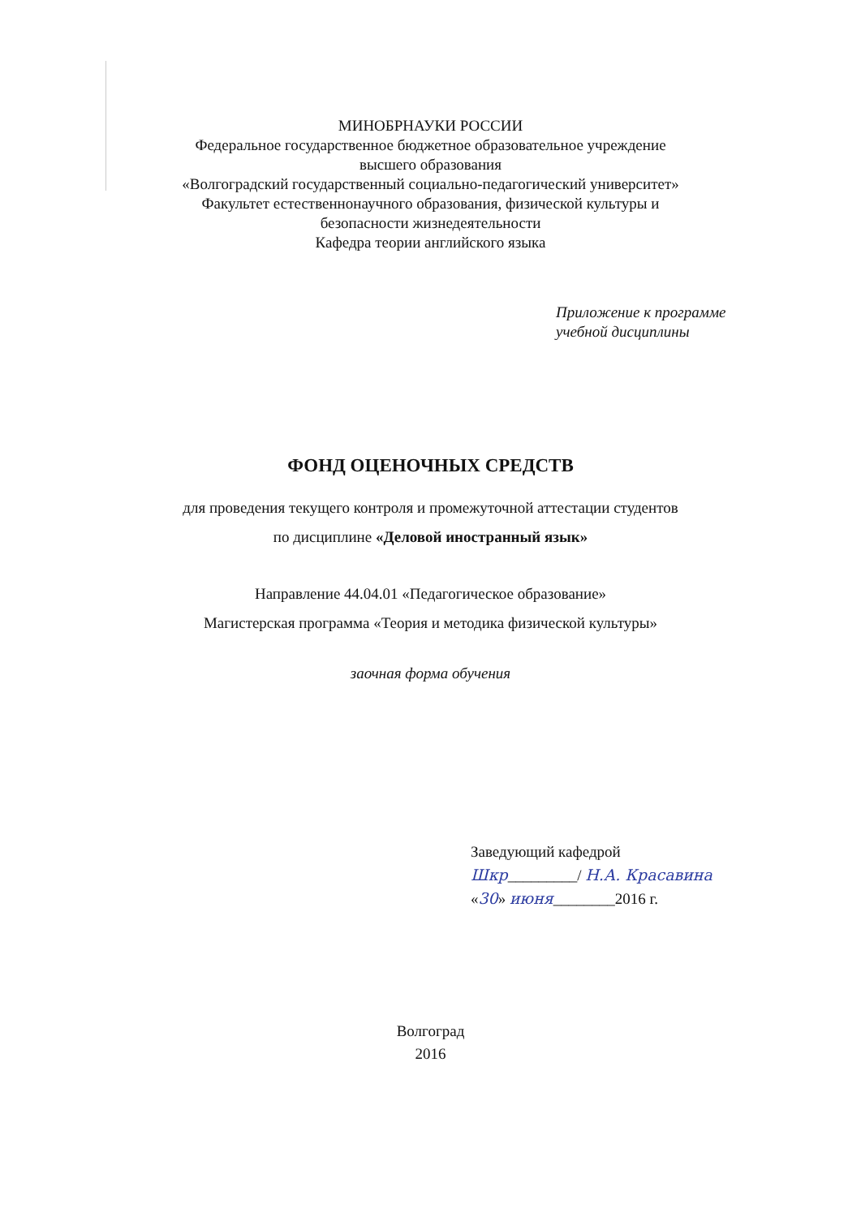МИНОБРНАУКИ РОССИИ
Федеральное государственное бюджетное образовательное учреждение
высшего образования
«Волгоградский государственный социально-педагогический университет»
Факультет естественнонаучного образования, физической культуры и
безопасности жизнедеятельности
Кафедра теории английского языка
Приложение к программе
учебной дисциплины
ФОНД ОЦЕНОЧНЫХ СРЕДСТВ
для проведения текущего контроля и промежуточной аттестации студентов
по дисциплине «Деловой иностранный язык»
Направление 44.04.01 «Педагогическое образование»
Магистерская программа «Теория и методика физической культуры»
заочная форма обучения
Заведующий кафедрой
Шкр_________/ Н.А. Красавина
«30» июня________2016 г.
Волгоград
2016